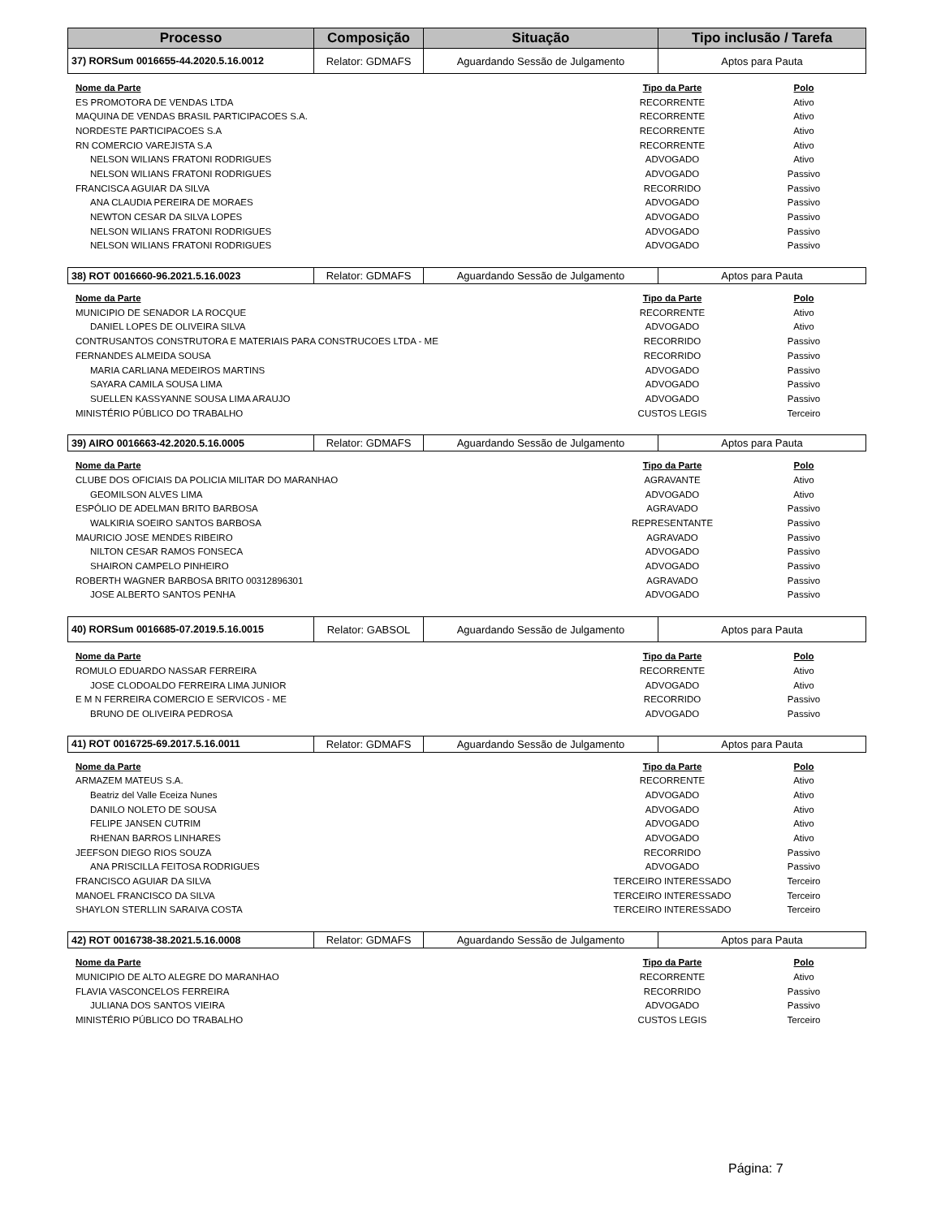| Processo | Composição | Situação | Tipo inclusão / Tarefa |
| --- | --- | --- | --- |
| 37) RORSum 0016655-44.2020.5.16.0012 | Relator: GDMAFS | Aguardando Sessão de Julgamento | Aptos para Pauta |
| Nome da Parte | Tipo da Parte | Polo |
| --- | --- | --- |
| ES PROMOTORA DE VENDAS LTDA | RECORRENTE | Ativo |
| MAQUINA DE VENDAS BRASIL PARTICIPACOES S.A. | RECORRENTE | Ativo |
| NORDESTE PARTICIPACOES S.A | RECORRENTE | Ativo |
| RN COMERCIO VAREJISTA S.A | RECORRENTE | Ativo |
| NELSON WILIANS FRATONI RODRIGUES | ADVOGADO | Ativo |
| NELSON WILIANS FRATONI RODRIGUES | ADVOGADO | Passivo |
| FRANCISCA AGUIAR DA SILVA | RECORRIDO | Passivo |
| ANA CLAUDIA PEREIRA DE MORAES | ADVOGADO | Passivo |
| NEWTON CESAR DA SILVA LOPES | ADVOGADO | Passivo |
| NELSON WILIANS FRATONI RODRIGUES | ADVOGADO | Passivo |
| NELSON WILIANS FRATONI RODRIGUES | ADVOGADO | Passivo |
| 38) ROT 0016660-96.2021.5.16.0023 | Relator: GDMAFS | Aguardando Sessão de Julgamento | Aptos para Pauta |
| Nome da Parte | Tipo da Parte | Polo |
| --- | --- | --- |
| MUNICIPIO DE SENADOR LA ROCQUE | RECORRENTE | Ativo |
| DANIEL LOPES DE OLIVEIRA SILVA | ADVOGADO | Ativo |
| CONTRUSANTOS CONSTRUTORA E MATERIAIS PARA CONSTRUCOES LTDA - ME | RECORRIDO | Passivo |
| FERNANDES ALMEIDA SOUSA | RECORRIDO | Passivo |
| MARIA CARLIANA MEDEIROS MARTINS | ADVOGADO | Passivo |
| SAYARA CAMILA SOUSA LIMA | ADVOGADO | Passivo |
| SUELLEN KASSYANNE SOUSA LIMA ARAUJO | ADVOGADO | Passivo |
| MINISTÉRIO PÚBLICO DO TRABALHO | CUSTOS LEGIS | Terceiro |
| 39) AIRO 0016663-42.2020.5.16.0005 | Relator: GDMAFS | Aguardando Sessão de Julgamento | Aptos para Pauta |
| Nome da Parte | Tipo da Parte | Polo |
| --- | --- | --- |
| CLUBE DOS OFICIAIS DA POLICIA MILITAR DO MARANHAO | AGRAVANTE | Ativo |
| GEOMILSON ALVES LIMA | ADVOGADO | Ativo |
| ESPÓLIO DE ADELMAN BRITO BARBOSA | AGRAVADO | Passivo |
| WALKIRIA SOEIRO SANTOS BARBOSA | REPRESENTANTE | Passivo |
| MAURICIO JOSE MENDES RIBEIRO | AGRAVADO | Passivo |
| NILTON CESAR RAMOS FONSECA | ADVOGADO | Passivo |
| SHAIRON CAMPELO PINHEIRO | ADVOGADO | Passivo |
| ROBERTH WAGNER BARBOSA BRITO 00312896301 | AGRAVADO | Passivo |
| JOSE ALBERTO SANTOS PENHA | ADVOGADO | Passivo |
| 40) RORSum 0016685-07.2019.5.16.0015 | Relator: GABSOL | Aguardando Sessão de Julgamento | Aptos para Pauta |
| Nome da Parte | Tipo da Parte | Polo |
| --- | --- | --- |
| ROMULO EDUARDO NASSAR FERREIRA | RECORRENTE | Ativo |
| JOSE CLODOALDO FERREIRA LIMA JUNIOR | ADVOGADO | Ativo |
| E M N FERREIRA COMERCIO E SERVICOS - ME | RECORRIDO | Passivo |
| BRUNO DE OLIVEIRA PEDROSA | ADVOGADO | Passivo |
| 41) ROT 0016725-69.2017.5.16.0011 | Relator: GDMAFS | Aguardando Sessão de Julgamento | Aptos para Pauta |
| Nome da Parte | Tipo da Parte | Polo |
| --- | --- | --- |
| ARMAZEM MATEUS S.A. | RECORRENTE | Ativo |
| Beatriz del Valle Eceiza Nunes | ADVOGADO | Ativo |
| DANILO NOLETO DE SOUSA | ADVOGADO | Ativo |
| FELIPE JANSEN CUTRIM | ADVOGADO | Ativo |
| RHENAN BARROS LINHARES | ADVOGADO | Ativo |
| JEEFSON DIEGO RIOS SOUZA | RECORRIDO | Passivo |
| ANA PRISCILLA FEITOSA RODRIGUES | ADVOGADO | Passivo |
| FRANCISCO AGUIAR DA SILVA | TERCEIRO INTERESSADO | Terceiro |
| MANOEL FRANCISCO DA SILVA | TERCEIRO INTERESSADO | Terceiro |
| SHAYLON STERLLIN SARAIVA COSTA | TERCEIRO INTERESSADO | Terceiro |
| 42) ROT 0016738-38.2021.5.16.0008 | Relator: GDMAFS | Aguardando Sessão de Julgamento | Aptos para Pauta |
| Nome da Parte | Tipo da Parte | Polo |
| --- | --- | --- |
| MUNICIPIO DE ALTO ALEGRE DO MARANHAO | RECORRENTE | Ativo |
| FLAVIA VASCONCELOS FERREIRA | RECORRIDO | Passivo |
| JULIANA DOS SANTOS VIEIRA | ADVOGADO | Passivo |
| MINISTÉRIO PÚBLICO DO TRABALHO | CUSTOS LEGIS | Terceiro |
Página: 7